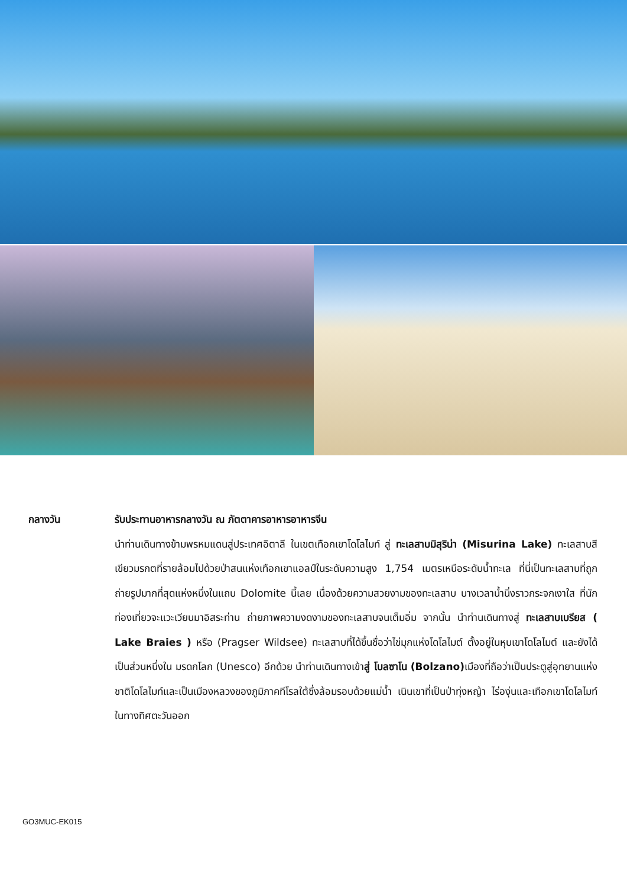กลางวัน รับประทานอาหารกลางวัน ณ ภัตตาคารอาหารอาหารจีน
นำท่านเดินทางข้ามพรหมแดนสู่ประเทศอิตาลี ในเขตเทือกเขาโดโลไมท์ สู่ ทะเลสาบมิสุริน่า (Misurina Lake) ทะเลสาบสีเขียวมรกตที่รายล้อมไปด้วยป่าสนแห่งเทือกเขาแอลป์ในระดับความสูง 1,754 เมตรเหนือระดับน้ำทะเล ที่นี่เป็นทะเลสาบที่ถูกถ่ายรูปมากที่สุดแห่งหนึ่งในแถบ Dolomite นี้เลย เนื่องด้วยความสวยงามของทะเลสาบ บางเวลาน้ำนิ่งราวกระจกเงาใส ที่นักท่องเที่ยวจะแวะเวียนมาอิสระท่าน ถ่ายภาพความงดงามของทะเลสาบจนเต็มอิ่ม จากนั้น นำท่านเดินทางสู่ ทะเลสาบเบรียส ( Lake Braies ) หรือ (Pragser Wildsee) ทะเลสาบที่ได้ขึ้นชื่อว่าไข่มุกแห่งโดโลไมต์ ตั้งอยู่ในหุบเขาโดโลไมต์ และยังได้เป็นส่วนหนึ่งใน มรดกโลก (Unesco) อีกด้วย นำท่านเดินทางเข้าสู่ โบลซาโน (Bolzano) เมืองที่ถือว่าเป็นประตูสู่อุทยานแห่งชาติโดโลไมท์และเป็นเมืองหลวงของภูมิภาคทีโรลใต้ซึ่งล้อมรอบด้วยแม่น้ำ เนินเขาที่เป็นป่าทุ่งหญ้า ไร่องุ่นและเทือกเขาโดโลไมท์ในทางทิศตะวันออก
GO3MUC-EK015